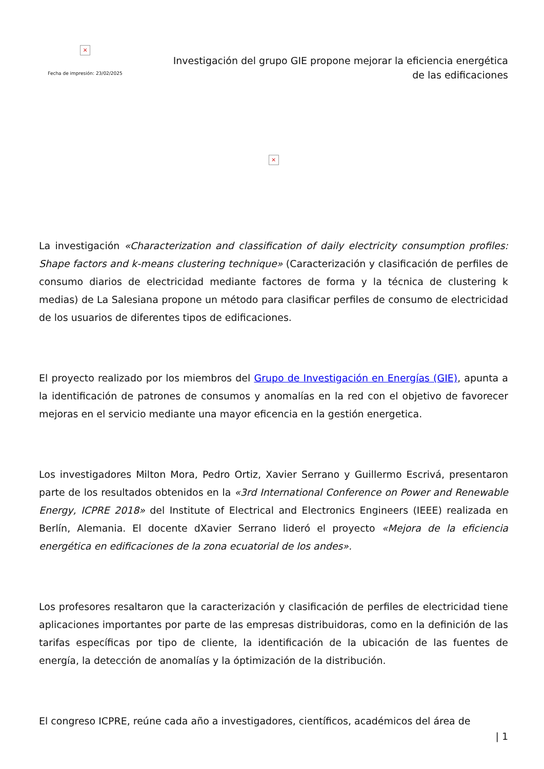×
Fecha de impresión: 23/02/2025
Investigación del grupo GIE propone mejorar la eficiencia energética
de las edificaciones
×
La investigación «Characterization and classification of daily electricity consumption profiles: Shape factors and k-means clustering technique» (Caracterización y clasificación de perfiles de consumo diarios de electricidad mediante factores de forma y la técnica de clustering k medias) de La Salesiana propone un método para clasificar perfiles de consumo de electricidad de los usuarios de diferentes tipos de edificaciones.
El proyecto realizado por los miembros del Grupo de Investigación en Energías (GIE), apunta a la identificación de patrones de consumos y anomalías en la red con el objetivo de favorecer mejoras en el servicio mediante una mayor eficencia en la gestión energetica.
Los investigadores Milton Mora, Pedro Ortiz, Xavier Serrano y Guillermo Escrivá, presentaron parte de los resultados obtenidos en la «3rd International Conference on Power and Renewable Energy, ICPRE 2018» del Institute of Electrical and Electronics Engineers (IEEE) realizada en Berlín, Alemania. El docente dXavier Serrano lideró el proyecto «Mejora de la eficiencia energética en edificaciones de la zona ecuatorial de los andes».
Los profesores resaltaron que la caracterización y clasificación de perfiles de electricidad tiene aplicaciones importantes por parte de las empresas distribuidoras, como en la definición de las tarifas específicas por tipo de cliente, la identificación de la ubicación de las fuentes de energía, la detección de anomalías y la óptimización de la distribución.
El congreso ICPRE, reúne cada año a investigadores, científicos, académicos del área de
| 1